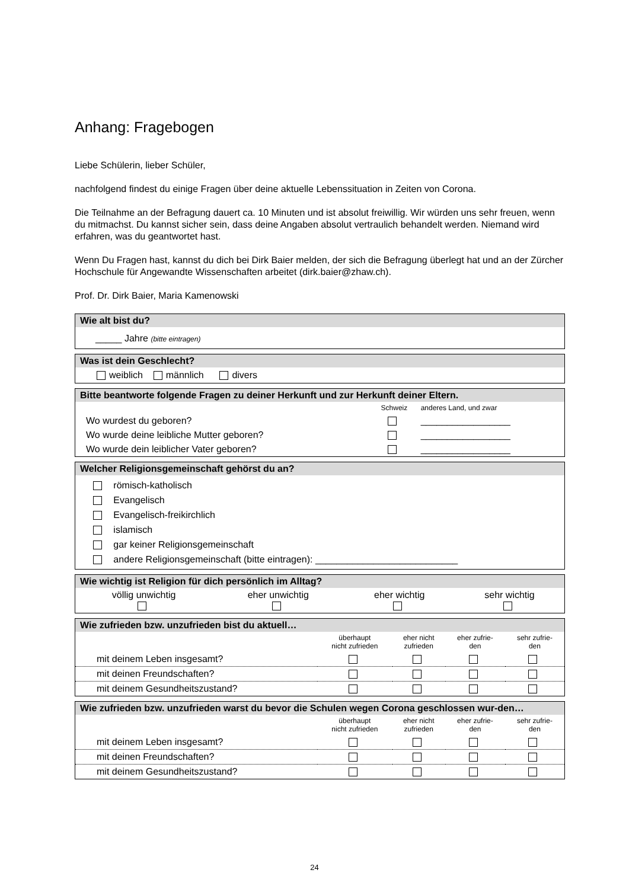Anhang: Fragebogen
Liebe Schülerin, lieber Schüler,
nachfolgend findest du einige Fragen über deine aktuelle Lebenssituation in Zeiten von Corona.
Die Teilnahme an der Befragung dauert ca. 10 Minuten und ist absolut freiwillig. Wir würden uns sehr freuen, wenn du mitmachst. Du kannst sicher sein, dass deine Angaben absolut vertraulich behandelt werden. Niemand wird erfahren, was du geantwortet hast.
Wenn Du Fragen hast, kannst du dich bei Dirk Baier melden, der sich die Befragung überlegt hat und an der Zürcher Hochschule für Angewandte Wissenschaften arbeitet (dirk.baier@zhaw.ch).
Prof. Dr. Dirk Baier, Maria Kamenowski
Wie alt bist du?
_____ Jahre (bitte eintragen)
Was ist dein Geschlecht?
weiblich männlich divers
Bitte beantworte folgende Fragen zu deiner Herkunft und zur Herkunft deiner Eltern.
| | Schweiz | anderes Land, und zwar |
| Wo wurdest du geboren? | | _________________ |
| Wo wurde deine leibliche Mutter geboren? | | _________________ |
| Wo wurde dein leiblicher Vater geboren? | | _________________ |
Welcher Religionsgemeinschaft gehörst du an?
römisch-katholisch
Evangelisch
Evangelisch-freikirchlich
islamisch
gar keiner Religionsgemeinschaft
andere Religionsgemeinschaft (bitte eintragen): ___________________________
Wie wichtig ist Religion für dich persönlich im Alltag?
| völlig unwichtig | eher unwichtig | eher wichtig | sehr wichtig |
Wie zufrieden bzw. unzufrieden bist du aktuell…
| | überhaupt nicht zufrieden | eher nicht zufrieden | eher zufrie- den | sehr zufrie- den |
| mit deinem Leben insgesamt? | | | | |
| mit deinen Freundschaften? | | | | |
| mit deinem Gesundheitszustand? | | | | |
Wie zufrieden bzw. unzufrieden warst du bevor die Schulen wegen Corona geschlossen wur-den…
| | überhaupt nicht zufrieden | eher nicht zufrieden | eher zufrie- den | sehr zufrie- den |
| mit deinem Leben insgesamt? | | | | |
| mit deinen Freundschaften? | | | | |
| mit deinem Gesundheitszustand? | | | | |
24